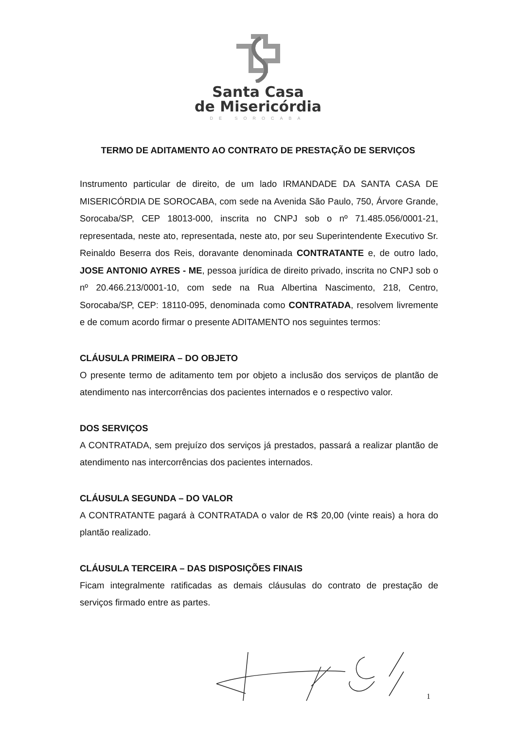Santa Casa
de Misericórdia
DE SOROCABA
TERMO DE ADITAMENTO AO CONTRATO DE PRESTAÇÃO DE SERVIÇOS
Instrumento particular de direito, de um lado IRMANDADE DA SANTA CASA DE MISERICÓRDIA DE SOROCABA, com sede na Avenida São Paulo, 750, Árvore Grande, Sorocaba/SP, CEP 18013-000, inscrita no CNPJ sob o nº 71.485.056/0001-21, representada, neste ato, representada, neste ato, por seu Superintendente Executivo Sr. Reinaldo Beserra dos Reis, doravante denominada CONTRATANTE e, de outro lado, JOSE ANTONIO AYRES - ME, pessoa jurídica de direito privado, inscrita no CNPJ sob o nº 20.466.213/0001-10, com sede na Rua Albertina Nascimento, 218, Centro, Sorocaba/SP, CEP: 18110-095, denominada como CONTRATADA, resolvem livremente e de comum acordo firmar o presente ADITAMENTO nos seguintes termos:
CLÁUSULA PRIMEIRA – DO OBJETO
O presente termo de aditamento tem por objeto a inclusão dos serviços de plantão de atendimento nas intercorrências dos pacientes internados e o respectivo valor.
DOS SERVIÇOS
A CONTRATADA, sem prejuízo dos serviços já prestados, passará a realizar plantão de atendimento nas intercorrências dos pacientes internados.
CLÁUSULA SEGUNDA – DO VALOR
A CONTRATANTE pagará à CONTRATADA o valor de R$ 20,00 (vinte reais) a hora do plantão realizado.
CLÁUSULA TERCEIRA – DAS DISPOSIÇÕES FINAIS
Ficam integralmente ratificadas as demais cláusulas do contrato de prestação de serviços firmado entre as partes.
1